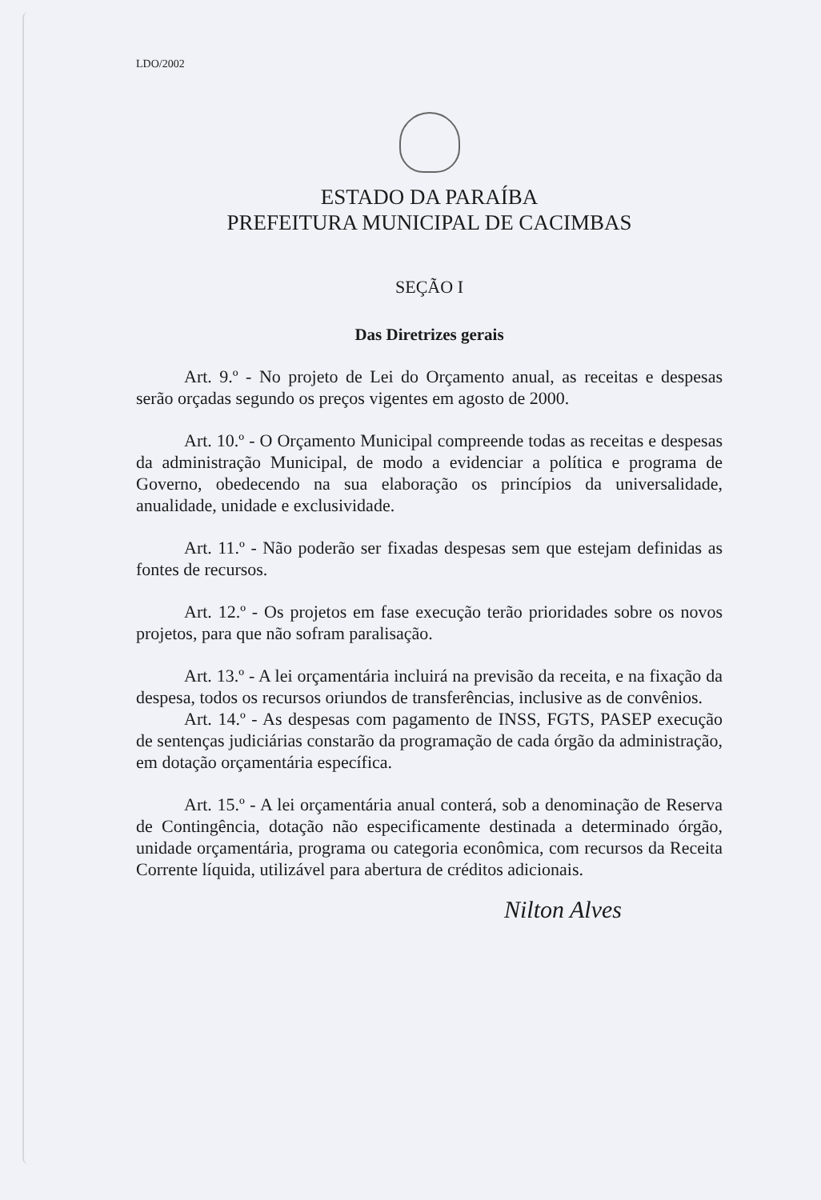LDO/2002
ESTADO DA PARAÍBA
PREFEITURA MUNICIPAL DE CACIMBAS
SEÇÃO I
Das Diretrizes gerais
Art. 9.º - No projeto de Lei do Orçamento anual, as receitas e despesas serão orçadas segundo os preços vigentes em agosto de 2000.
Art. 10.º - O Orçamento Municipal compreende todas as receitas e despesas da administração Municipal, de modo a evidenciar a política e programa de Governo, obedecendo na sua elaboração os princípios da universalidade, anualidade, unidade e exclusividade.
Art. 11.º - Não poderão ser fixadas despesas sem que estejam definidas as fontes de recursos.
Art. 12.º - Os projetos em fase execução terão prioridades sobre os novos projetos, para que não sofram paralisação.
Art. 13.º - A lei orçamentária incluirá na previsão da receita, e na fixação da despesa, todos os recursos oriundos de transferências, inclusive as de convênios.
Art. 14.º - As despesas com pagamento de INSS, FGTS, PASEP execução de sentenças judiciárias constarão da programação de cada órgão da administração, em dotação orçamentária específica.
Art. 15.º - A lei orçamentária anual conterá, sob a denominação de Reserva de Contingência, dotação não especificamente destinada a determinado órgão, unidade orçamentária, programa ou categoria econômica, com recursos da Receita Corrente líquida, utilizável para abertura de créditos adicionais.
Nilton Alves